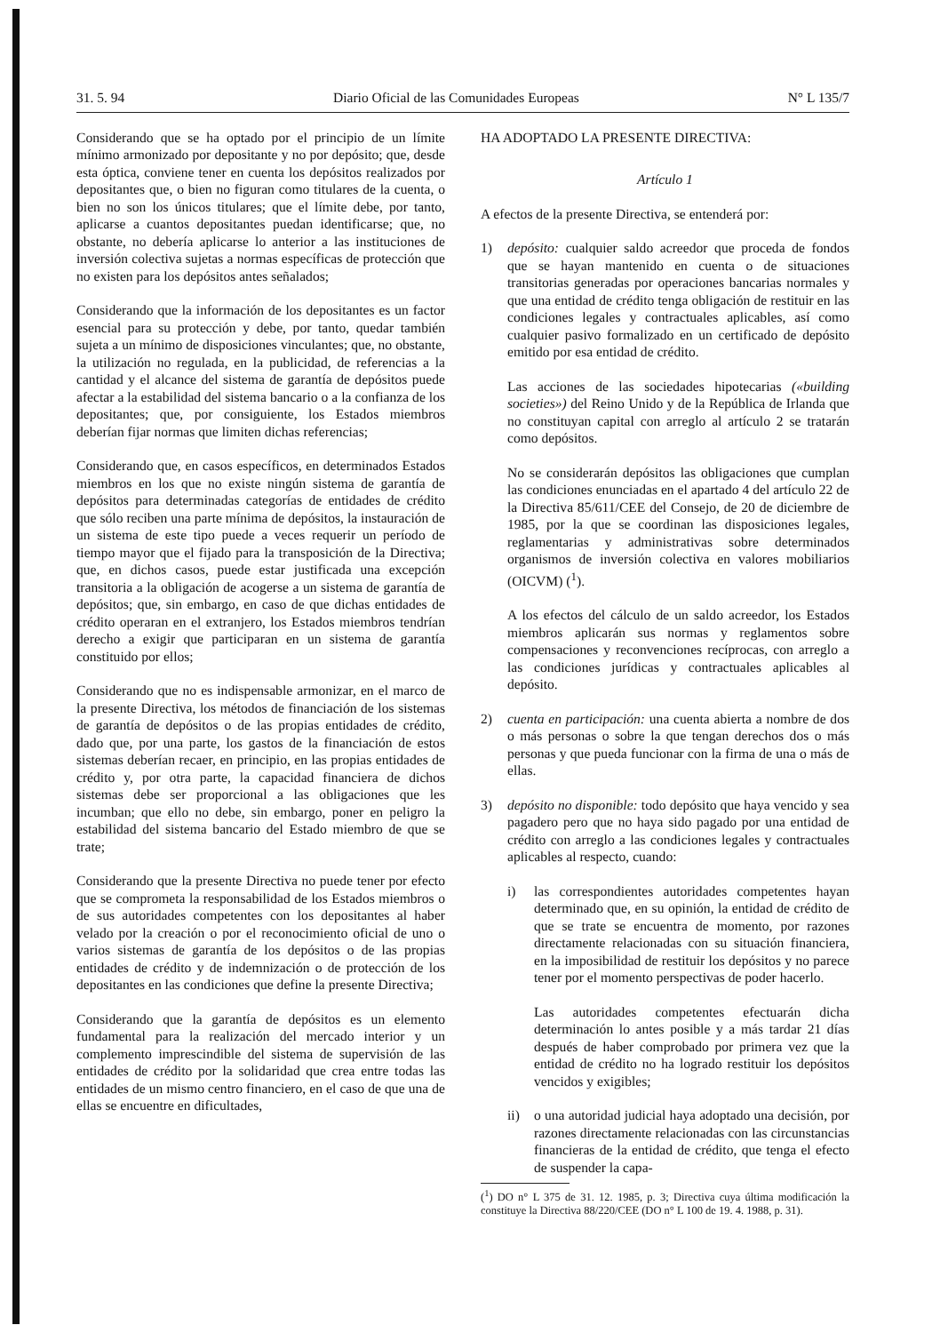31. 5. 94 Diario Oficial de las Comunidades Europeas N° L 135/7
Considerando que se ha optado por el principio de un límite mínimo armonizado por depositante y no por depósito; que, desde esta óptica, conviene tener en cuenta los depósitos realizados por depositantes que, o bien no figuran como titulares de la cuenta, o bien no son los únicos titulares; que el límite debe, por tanto, aplicarse a cuantos depositantes puedan identificarse; que, no obstante, no debería aplicarse lo anterior a las instituciones de inversión colectiva sujetas a normas específicas de protección que no existen para los depósitos antes señalados;
Considerando que la información de los depositantes es un factor esencial para su protección y debe, por tanto, quedar también sujeta a un mínimo de disposiciones vinculantes; que, no obstante, la utilización no regulada, en la publicidad, de referencias a la cantidad y el alcance del sistema de garantía de depósitos puede afectar a la estabilidad del sistema bancario o a la confianza de los depositantes; que, por consiguiente, los Estados miembros deberían fijar normas que limiten dichas referencias;
Considerando que, en casos específicos, en determinados Estados miembros en los que no existe ningún sistema de garantía de depósitos para determinadas categorías de entidades de crédito que sólo reciben una parte mínima de depósitos, la instauración de un sistema de este tipo puede a veces requerir un período de tiempo mayor que el fijado para la transposición de la Directiva; que, en dichos casos, puede estar justificada una excepción transitoria a la obligación de acogerse a un sistema de garantía de depósitos; que, sin embargo, en caso de que dichas entidades de crédito operaran en el extranjero, los Estados miembros tendrían derecho a exigir que participaran en un sistema de garantía constituido por ellos;
Considerando que no es indispensable armonizar, en el marco de la presente Directiva, los métodos de financiación de los sistemas de garantía de depósitos o de las propias entidades de crédito, dado que, por una parte, los gastos de la financiación de estos sistemas deberían recaer, en principio, en las propias entidades de crédito y, por otra parte, la capacidad financiera de dichos sistemas debe ser proporcional a las obligaciones que les incumban; que ello no debe, sin embargo, poner en peligro la estabilidad del sistema bancario del Estado miembro de que se trate;
Considerando que la presente Directiva no puede tener por efecto que se comprometa la responsabilidad de los Estados miembros o de sus autoridades competentes con los depositantes al haber velado por la creación o por el reconocimiento oficial de uno o varios sistemas de garantía de los depósitos o de las propias entidades de crédito y de indemnización o de protección de los depositantes en las condiciones que define la presente Directiva;
Considerando que la garantía de depósitos es un elemento fundamental para la realización del mercado interior y un complemento imprescindible del sistema de supervisión de las entidades de crédito por la solidaridad que crea entre todas las entidades de un mismo centro financiero, en el caso de que una de ellas se encuentre en dificultades,
HA ADOPTADO LA PRESENTE DIRECTIVA:
Artículo 1
A efectos de la presente Directiva, se entenderá por:
1) depósito: cualquier saldo acreedor que proceda de fondos que se hayan mantenido en cuenta o de situaciones transitorias generadas por operaciones bancarias normales y que una entidad de crédito tenga obligación de restituir en las condiciones legales y contractuales aplicables, así como cualquier pasivo formalizado en un certificado de depósito emitido por esa entidad de crédito.
Las acciones de las sociedades hipotecarias («building societies») del Reino Unido y de la República de Irlanda que no constituyan capital con arreglo al artículo 2 se tratarán como depósitos.
No se considerarán depósitos las obligaciones que cumplan las condiciones enunciadas en el apartado 4 del artículo 22 de la Directiva 85/611/CEE del Consejo, de 20 de diciembre de 1985, por la que se coordinan las disposiciones legales, reglamentarias y administrativas sobre determinados organismos de inversión colectiva en valores mobiliarios (OICVM) (<sup>1</sup>).
A los efectos del cálculo de un saldo acreedor, los Estados miembros aplicarán sus normas y reglamentos sobre compensaciones y reconvenciones recíprocas, con arreglo a las condiciones jurídicas y contractuales aplicables al depósito.
2) cuenta en participación: una cuenta abierta a nombre de dos o más personas o sobre la que tengan derechos dos o más personas y que pueda funcionar con la firma de una o más de ellas.
3) depósito no disponible: todo depósito que haya vencido y sea pagadero pero que no haya sido pagado por una entidad de crédito con arreglo a las condiciones legales y contractuales aplicables al respecto, cuando:
i) las correspondientes autoridades competentes hayan determinado que, en su opinión, la entidad de crédito de que se trate se encuentra de momento, por razones directamente relacionadas con su situación financiera, en la imposibilidad de restituir los depósitos y no parece tener por el momento perspectivas de poder hacerlo.
Las autoridades competentes efectuarán dicha determinación lo antes posible y a más tardar 21 días después de haber comprobado por primera vez que la entidad de crédito no ha logrado restituir los depósitos vencidos y exigibles;
ii) o una autoridad judicial haya adoptado una decisión, por razones directamente relacionadas con las circunstancias financieras de la entidad de crédito, que tenga el efecto de suspender la capa-
(<sup>1</sup>) DO n° L 375 de 31. 12. 1985, p. 3; Directiva cuya última modificación la constituye la Directiva 88/220/CEE (DO n° L 100 de 19. 4. 1988, p. 31).